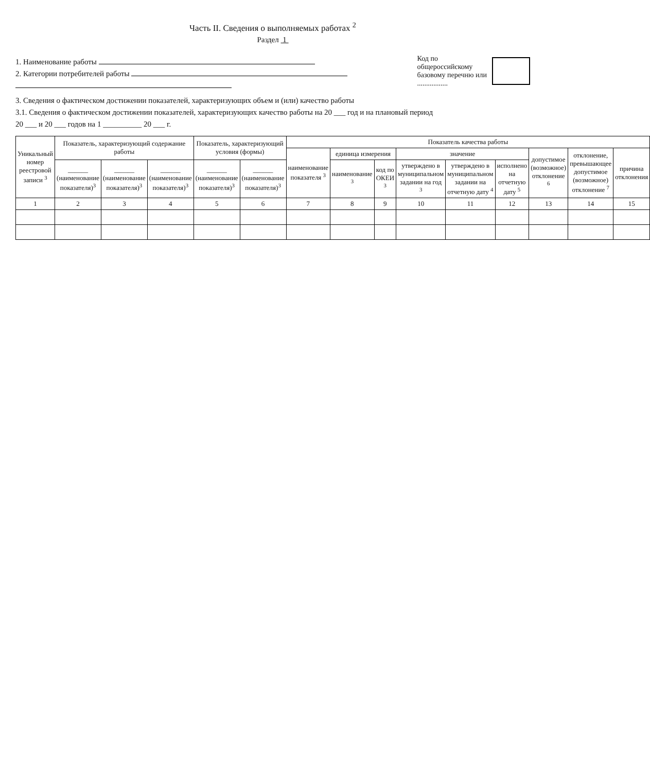Часть II. Сведения о выполняемых работах <sup>2</sup>
Раздел 1
1. Наименование работы
2. Категории потребителей работы
Код по
общероссийскому
базовому перечню или
.................
3. Сведения о фактическом достижении показателей, характеризующих объем и (или) качество работы
3.1. Сведения о фактическом достижении показателей, характеризующих качество работы на 20 ___ год и на плановый период
20 ___ и 20 ___ годов на 1 __________ 20 ___ г.
| Уникальный номер реестровой записи <sup>3</sup> | Показатель, характеризующий содержание работы | | | Показатель, характеризующий условия (формы) | | Показатель качества работы | | | | | | | | |
| --- | --- | --- | --- | --- | --- | --- | --- | --- | --- | --- | --- | --- | --- | --- |
| | | | | | | наименование показателя <sup>3</sup> | единица измерения | | значение | | | допустимое (возможное) отклонение <sup>6</sup> | отклонение, превышающее допустимое (возможное) отклонение <sup>7</sup> | причина отклонения |
| | ______ (наименование показателя)<sup>3</sup> | ______ (наименование показателя)<sup>3</sup> | ______ (наименование показателя)<sup>3</sup> | ______ (наименование показателя)<sup>3</sup> | ______ (наименование показателя)<sup>3</sup> | | наименование <sup>3</sup> | код по ОКЕИ <sup>3</sup> | утверждено в муниципальном задании на год <sup>3</sup> | утверждено в муниципальном задании на отчетную дату <sup>4</sup> | исполнено на отчетную дату <sup>5</sup> | | | |
| 1 | 2 | 3 | 4 | 5 | 6 | 7 | 8 | 9 | 10 | 11 | 12 | 13 | 14 | 15 |